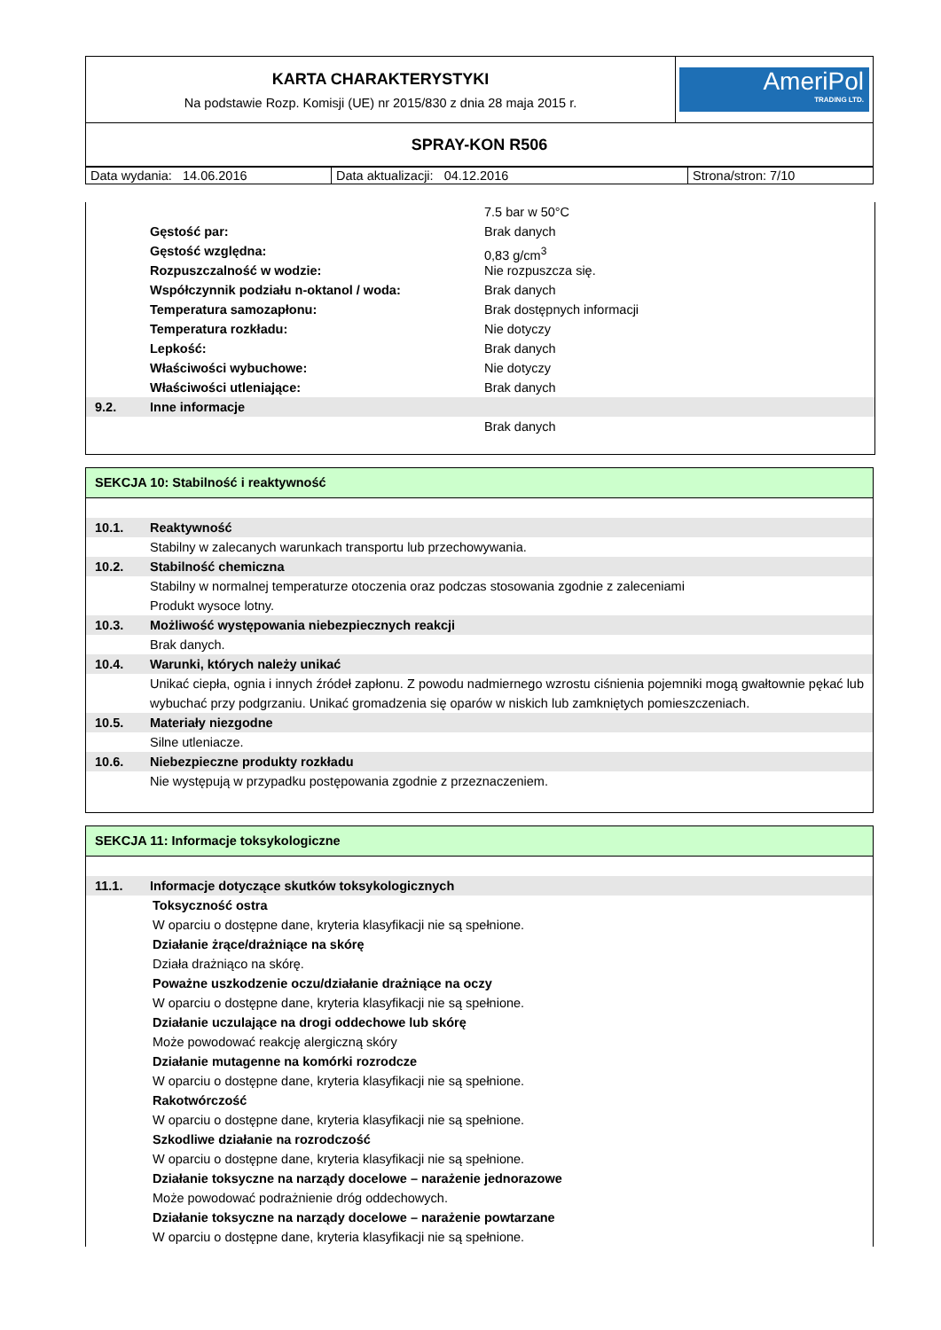| KARTA CHARAKTERYSTYKI Na podstawie Rozp. Komisji (UE) nr 2015/830 z dnia 28 maja 2015 r. | AmeriPol TRADING LTD. |
| SPRAY-KON R506 | |
| Data wydania: 14.06.2016 | Data aktualizacji: 04.12.2016 | Strona/stron: 7/10 |
7.5 bar w 50°C
Gęstość par: Brak danych
Gęstość względna: 0,83 g/cm<sup>3</sup>
Rozpuszczalność w wodzie: Nie rozpuszcza się.
Współczynnik podziału n-oktanol / woda:
Brak danych
Temperatura samozapłonu: Brak dostępnych informacji
Temperatura rozkładu: Nie dotyczy
Lepkość: Brak danych
Właściwości wybuchowe: Nie dotyczy
Właściwości utleniające: Brak danych
9.2. Inne informacje
Brak danych
SEKCJA 10: Stabilność i reaktywność
10.1. Reaktywność
Stabilny w zalecanych warunkach transportu lub przechowywania.
10.2. Stabilność chemiczna
Stabilny w normalnej temperaturze otoczenia oraz podczas stosowania zgodnie z zaleceniami
Produkt wysoce lotny.
10.3. Możliwość występowania niebezpiecznych reakcji
Brak danych.
10.4. Warunki, których należy unikać
Unikać ciepła, ognia i innych źródeł zapłonu. Z powodu nadmiernego wzrostu ciśnienia pojemniki mogą gwałtownie pękać lub wybuchać przy podgrzaniu. Unikać gromadzenia się oparów w niskich lub zamkniętych pomieszczeniach.
10.5. Materiały niezgodne
Silne utleniacze.
10.6. Niebezpieczne produkty rozkładu
Nie występują w przypadku postępowania zgodnie z przeznaczeniem.
SEKCJA 11: Informacje toksykologiczne
11.1. Informacje dotyczące skutków toksykologicznych
Toksyczność ostra
W oparciu o dostępne dane, kryteria klasyfikacji nie są spełnione.
Działanie żrące/drażniące na skórę
Działa drażniąco na skórę.
Poważne uszkodzenie oczu/działanie drażniące na oczy
W oparciu o dostępne dane, kryteria klasyfikacji nie są spełnione.
Działanie uczulające na drogi oddechowe lub skórę
Może powodować reakcję alergiczną skóry
Działanie mutagenne na komórki rozrodcze
W oparciu o dostępne dane, kryteria klasyfikacji nie są spełnione.
Rakotwórczość
W oparciu o dostępne dane, kryteria klasyfikacji nie są spełnione.
Szkodliwe działanie na rozrodczość
W oparciu o dostępne dane, kryteria klasyfikacji nie są spełnione.
Działanie toksyczne na narządy docelowe – narażenie jednorazowe
Może powodować podrażnienie dróg oddechowych.
Działanie toksyczne na narządy docelowe – narażenie powtarzane
W oparciu o dostępne dane, kryteria klasyfikacji nie są spełnione.